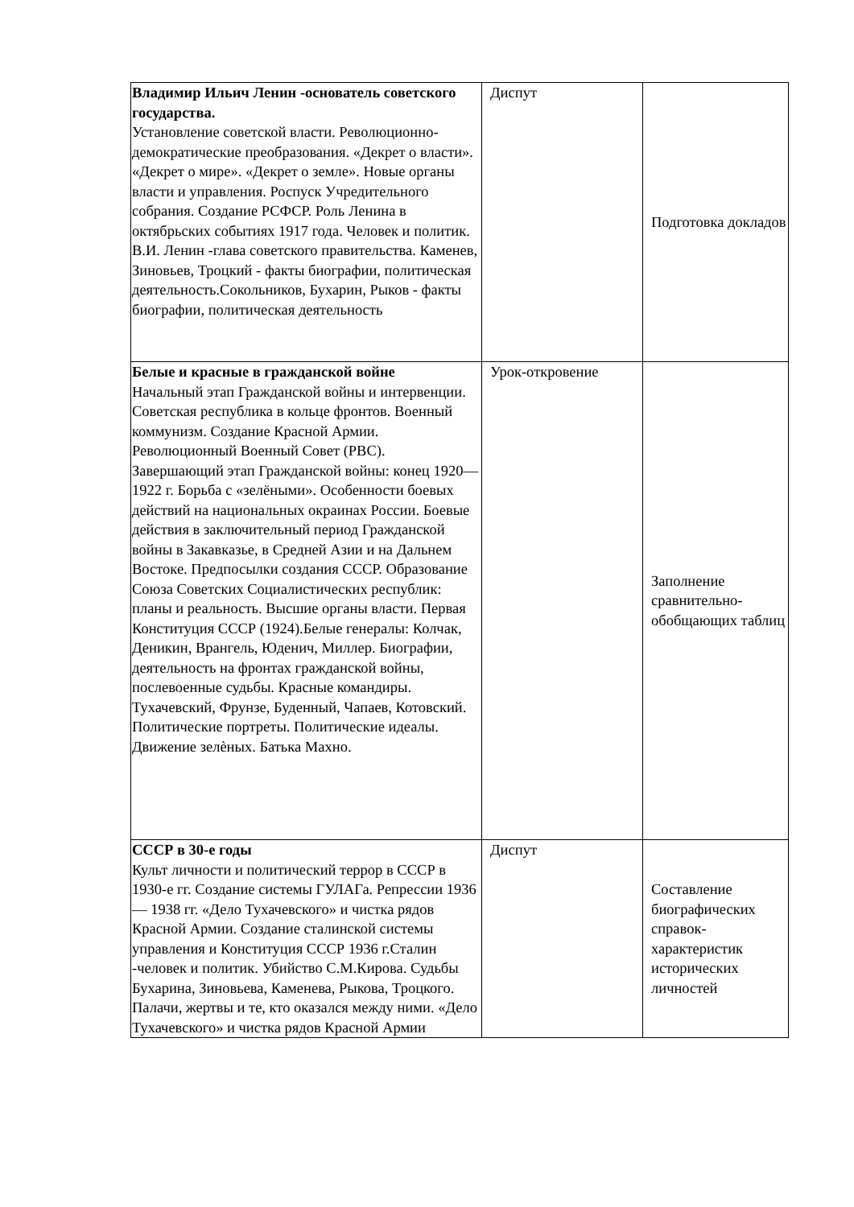| Владимир Ильич Ленин -основатель советского государства. Установление советской власти. Революционно-демократические преобразования. «Декрет о власти». «Декрет о мире». «Декрет о земле». Новые органы власти и управления. Роспуск Учредительного собрания. Создание РСФСР. Роль Ленина в октябрьских событиях 1917 года. Человек и политик. В.И. Ленин -глава советского правительства. Каменев, Зиновьев, Троцкий - факты биографии, политическая деятельность.Сокольников, Бухарин, Рыков - факты биографии, политическая деятельность | Диспут | Подготовка докладов |
| Белые и красные в гражданской войне Начальный этап Гражданской войны и интервенции. Советская республика в кольце фронтов. Военный коммунизм. Создание Красной Армии. Революционный Военный Совет (РВС). Завершающий этап Гражданской войны: конец 1920—1922 г. Борьба с «зелёными». Особенности боевых действий на национальных окраинах России. Боевые действия в заключительный период Гражданской войны в Закавказье, в Средней Азии и на Дальнем Востоке. Предпосылки создания СССР. Образование Союза Советских Социалистических республик: планы и реальность. Высшие органы власти. Первая Конституция СССР (1924).Белые генералы: Колчак, Деникин, Врангель, Юденич, Миллер. Биографии, деятельность на фронтах гражданской войны, послевоенные судьбы. Красные командиры. Тухачевский, Фрунзе, Буденный, Чапаев, Котовский. Политические портреты. Политические идеалы. Движение зелѐных. Батька Махно. | Урок-откровение | Заполнение сравнительно-обобщающих таблиц |
| СССР в 30-е годы Культ личности и политический террор в СССР в 1930-е гг. Создание системы ГУЛАГа. Репрессии 1936— 1938 гг. «Дело Тухачевского» и чистка рядов Красной Армии. Создание сталинской системы управления и Конституция СССР 1936 г.Сталин -человек и политик. Убийство С.М.Кирова. Судьбы Бухарина, Зиновьева, Каменева, Рыкова, Троцкого. Палачи, жертвы и те, кто оказался между ними. «Дело Тухачевского» и чистка рядов Красной Армии | Диспут | Составление биографических справок-характеристик исторических личностей |